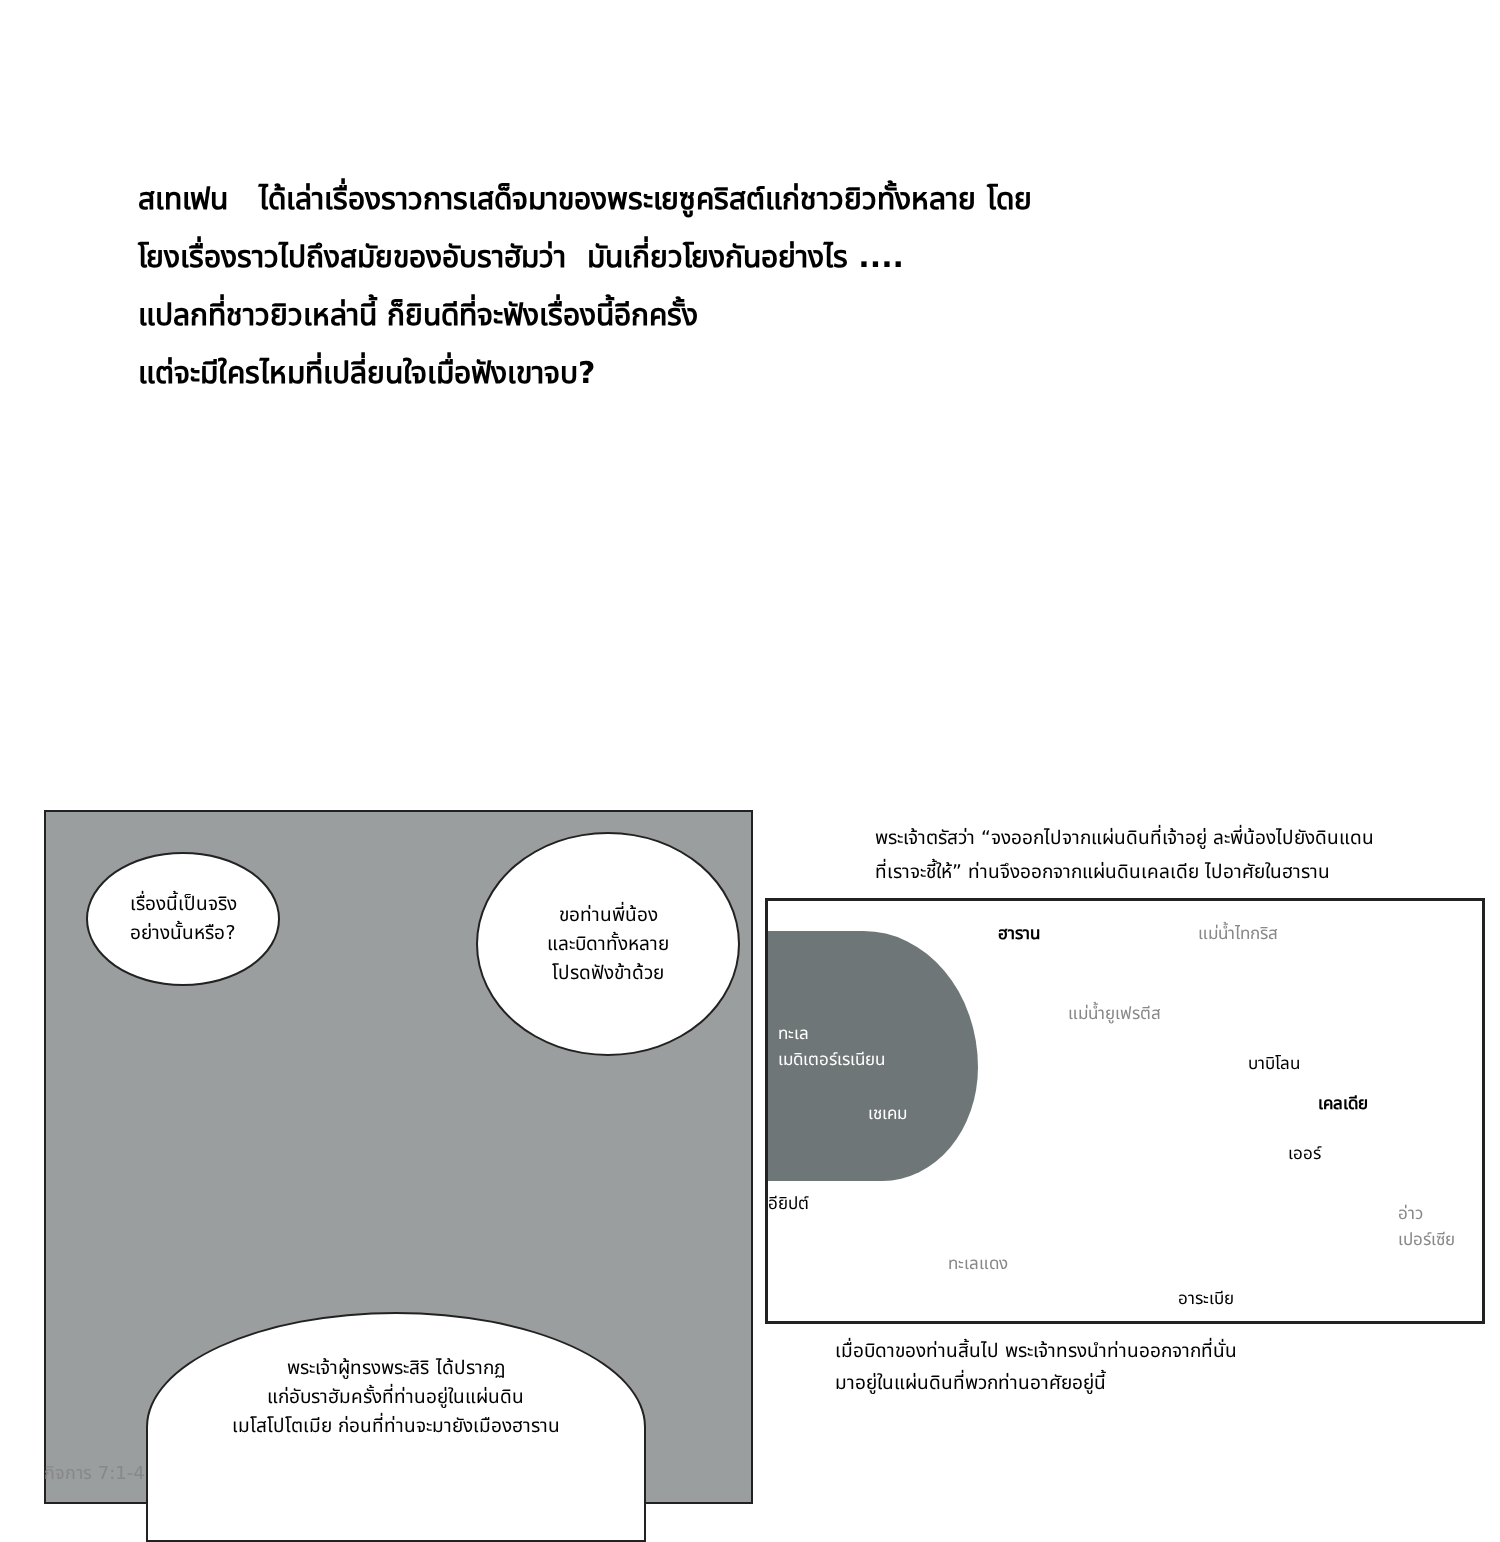สเทเฟน ได้เล่าเรื่องราวการเสด็จมาของพระเยซูคริสต์แก่ชาวยิวทั้งหลาย โดย
โยงเรื่องราวไปถึงสมัยของอับราฮัมว่า มันเกี่ยวโยงกันอย่างไร ....
แปลกที่ชาวยิวเหล่านี้ ก็ยินดีที่จะฟังเรื่องนี้อีกครั้ง
แต่จะมีใครไหมที่เปลี่ยนใจเมื่อฟังเขาจบ?
เรื่องนี้เป็นจริง
อย่างนั้นหรือ?
ขอท่านพี่น้อง
และบิดาทั้งหลาย
โปรดฟังข้าด้วย
พระเจ้าผู้ทรงพระสิริ ได้ปรากฏ
แก่อับราฮัมครั้งที่ท่านอยู่ในแผ่นดิน
เมโสโปโตเมีย ก่อนที่ท่านจะมายังเมืองฮาราน
พระเจ้าตรัสว่า “จงออกไปจากแผ่นดินที่เจ้าอยู่ ละพี่น้องไปยังดินแดน
ที่เราจะชี้ให้” ท่านจึงออกจากแผ่นดินเคลเดีย ไปอาศัยในฮาราน
ทะเล
เมดิเตอร์เรเนียน
เชเคม
ฮาราน
แม่น้ำยูเฟรตีส
แม่น้ำไทกริส
บาบิโลน
เคลเดีย
เออร์
อียิปต์ อ่าว
เปอร์เซีย
อาระเบีย
ทะเลแดง
เมื่อบิดาของท่านสิ้นไป พระเจ้าทรงนำท่านออกจากที่นั่น
มาอยู่ในแผ่นดินที่พวกท่านอาศัยอยู่นี้
กิจการ 7:1-4